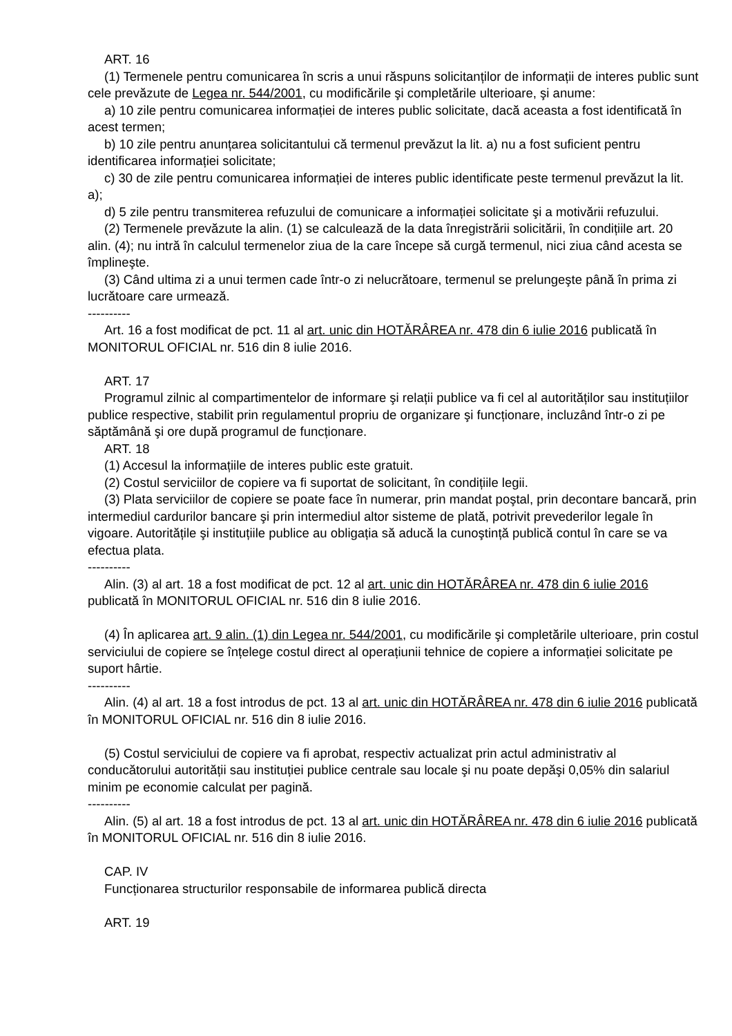ART. 16
(1) Termenele pentru comunicarea în scris a unui răspuns solicitanților de informații de interes public sunt cele prevăzute de Legea nr. 544/2001, cu modificările şi completările ulterioare, şi anume:
a) 10 zile pentru comunicarea informației de interes public solicitate, dacă aceasta a fost identificată în acest termen;
b) 10 zile pentru anunțarea solicitantului că termenul prevăzut la lit. a) nu a fost suficient pentru identificarea informației solicitate;
c) 30 de zile pentru comunicarea informației de interes public identificate peste termenul prevăzut la lit. a);
d) 5 zile pentru transmiterea refuzului de comunicare a informației solicitate şi a motivării refuzului.
(2) Termenele prevăzute la alin. (1) se calculează de la data înregistrării solicitării, în condițiile art. 20 alin. (4); nu intră în calculul termenelor ziua de la care începe să curgă termenul, nici ziua când acesta se împlineşte.
(3) Când ultima zi a unui termen cade într-o zi nelucrătoare, termenul se prelungeşte până în prima zi lucrătoare care urmează.
----------
Art. 16 a fost modificat de pct. 11 al art. unic din HOTĂRÂREA nr. 478 din 6 iulie 2016 publicată în MONITORUL OFICIAL nr. 516 din 8 iulie 2016.
ART. 17
Programul zilnic al compartimentelor de informare şi relații publice va fi cel al autorităților sau instituțiilor publice respective, stabilit prin regulamentul propriu de organizare şi funcționare, incluzând într-o zi pe săptămână şi ore după programul de funcționare.
ART. 18
(1) Accesul la informațiile de interes public este gratuit.
(2) Costul serviciilor de copiere va fi suportat de solicitant, în condițiile legii.
(3) Plata serviciilor de copiere se poate face în numerar, prin mandat poştal, prin decontare bancară, prin intermediul cardurilor bancare şi prin intermediul altor sisteme de plată, potrivit prevederilor legale în vigoare. Autoritățile şi instituțiile publice au obligația să aducă la cunoştință publică contul în care se va efectua plata.
----------
Alin. (3) al art. 18 a fost modificat de pct. 12 al art. unic din HOTĂRÂREA nr. 478 din 6 iulie 2016 publicată în MONITORUL OFICIAL nr. 516 din 8 iulie 2016.
(4) În aplicarea art. 9 alin. (1) din Legea nr. 544/2001, cu modificările şi completările ulterioare, prin costul serviciului de copiere se înțelege costul direct al operațiunii tehnice de copiere a informației solicitate pe suport hârtie.
----------
Alin. (4) al art. 18 a fost introdus de pct. 13 al art. unic din HOTĂRÂREA nr. 478 din 6 iulie 2016 publicată în MONITORUL OFICIAL nr. 516 din 8 iulie 2016.
(5) Costul serviciului de copiere va fi aprobat, respectiv actualizat prin actul administrativ al conducătorului autorității sau instituției publice centrale sau locale şi nu poate depăşi 0,05% din salariul minim pe economie calculat per pagină.
----------
Alin. (5) al art. 18 a fost introdus de pct. 13 al art. unic din HOTĂRÂREA nr. 478 din 6 iulie 2016 publicată în MONITORUL OFICIAL nr. 516 din 8 iulie 2016.
CAP. IV
Funcționarea structurilor responsabile de informarea publică directa
ART. 19